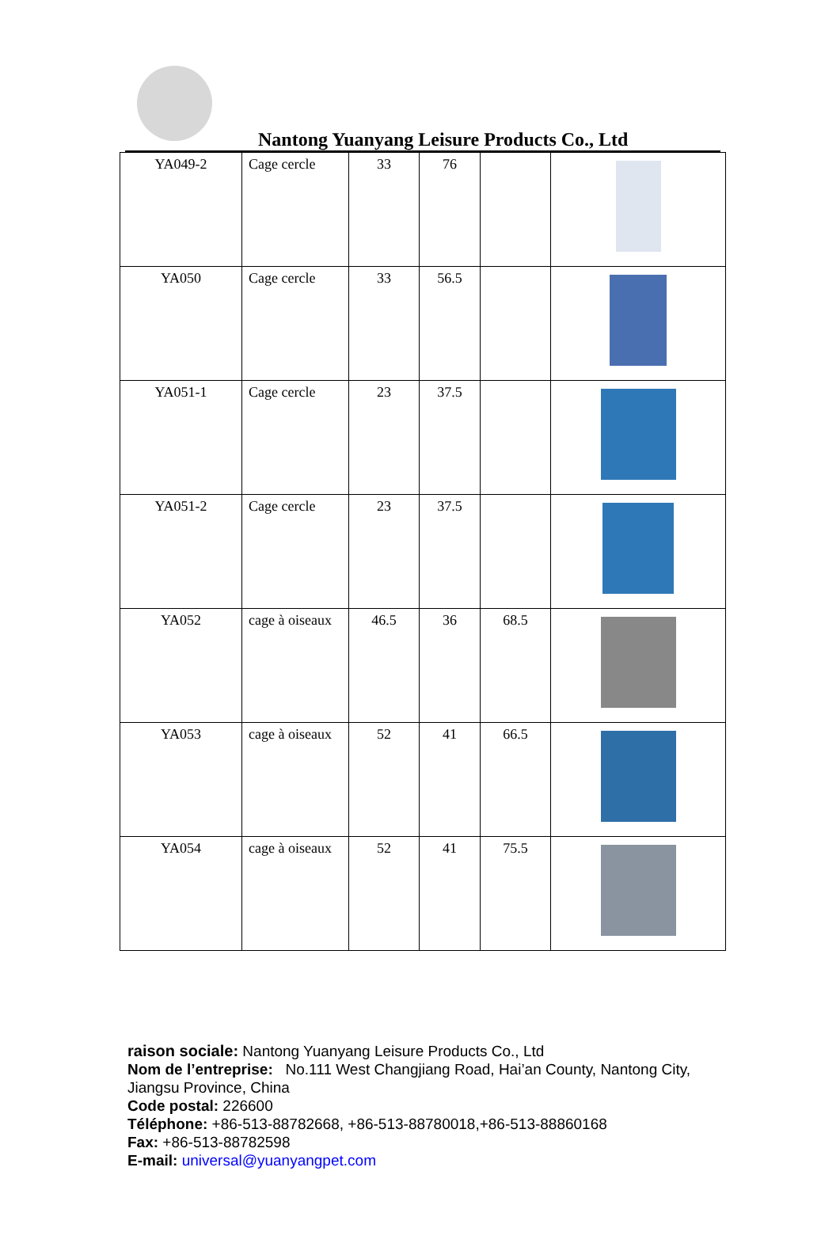Nantong Yuanyang Leisure Products Co., Ltd
| YA049-2 | Cage cercle | 33 | 76 | | |
| YA050 | Cage cercle | 33 | 56.5 | | |
| YA051-1 | Cage cercle | 23 | 37.5 | | |
| YA051-2 | Cage cercle | 23 | 37.5 | | |
| YA052 | cage à oiseaux | 46.5 | 36 | 68.5 | |
| YA053 | cage à oiseaux | 52 | 41 | 66.5 | |
| YA054 | cage à oiseaux | 52 | 41 | 75.5 | |
raison sociale: Nantong Yuanyang Leisure Products Co., Ltd
Nom de l’entreprise: No.111 West Changjiang Road, Hai’an County, Nantong City, Jiangsu Province, China
Code postal: 226600
Téléphone: +86-513-88782668, +86-513-88780018,+86-513-88860168
Fax: +86-513-88782598
E-mail: universal@yuanyangpet.com